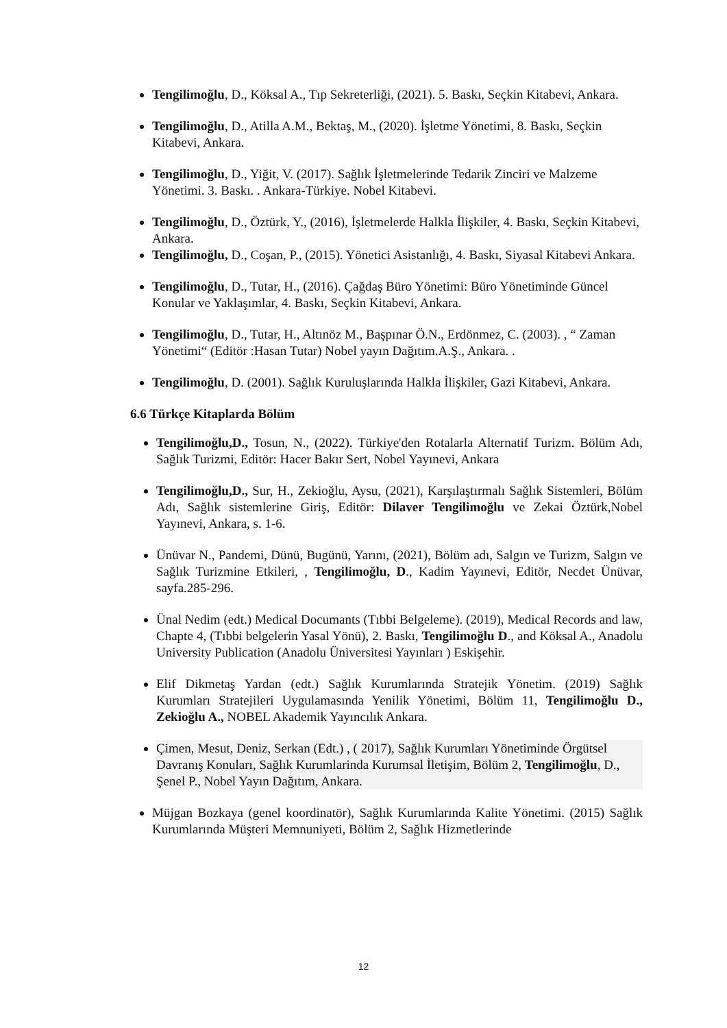Tengilimoğlu, D., Köksal A., Tıp Sekreterliği, (2021). 5. Baskı, Seçkin Kitabevi, Ankara.
Tengilimoğlu, D., Atilla A.M., Bektaş, M., (2020). İşletme Yönetimi, 8. Baskı, Seçkin Kitabevi, Ankara.
Tengilimoğlu, D., Yiğit, V. (2017). Sağlık İşletmelerinde Tedarik Zinciri ve Malzeme Yönetimi. 3. Baskı. . Ankara-Türkiye. Nobel Kitabevi.
Tengilimoğlu, D., Öztürk, Y., (2016), İşletmelerde Halkla İlişkiler, 4. Baskı, Seçkin Kitabevi, Ankara.
Tengilimoğlu, D., Coşan, P., (2015). Yönetici Asistanlığı, 4. Baskı, Siyasal Kitabevi Ankara.
Tengilimoğlu, D., Tutar, H., (2016). Çağdaş Büro Yönetimi: Büro Yönetiminde Güncel Konular ve Yaklaşımlar, 4. Baskı, Seçkin Kitabevi, Ankara.
Tengilimoğlu, D., Tutar, H., Altınöz M., Başpınar Ö.N., Erdönmez, C. (2003). , “ Zaman Yönetimi“ (Editör :Hasan Tutar) Nobel yayın Dağıtım.A.Ş., Ankara. .
Tengilimoğlu, D. (2001). Sağlık Kuruluşlarında Halkla İlişkiler, Gazi Kitabevi, Ankara.
6.6 Türkçe Kitaplarda Bölüm
Tengilimoğlu,D., Tosun, N., (2022). Türkiye'den Rotalarla Alternatif Turizm. Bölüm Adı, Sağlık Turizmi, Editör: Hacer Bakır Sert, Nobel Yayınevi, Ankara
Tengilimoğlu,D., Sur, H., Zekioğlu, Aysu, (2021), Karşılaştırmalı Sağlık Sistemleri, Bölüm Adı, Sağlık sistemlerine Giriş, Editör: Dilaver Tengilimoğlu ve Zekai Öztürk,Nobel Yayınevi, Ankara, s. 1-6.
Ünüvar N., Pandemi, Dünü, Bugünü, Yarını, (2021), Bölüm adı, Salgın ve Turizm, Salgın ve Sağlık Turizmine Etkileri, , Tengilimoğlu, D., Kadim Yayınevi, Editör, Necdet Ünüvar, sayfa.285-296.
Ünal Nedim (edt.) Medical Documants (Tıbbi Belgeleme). (2019), Medical Records and law, Chapte 4, (Tıbbi belgelerin Yasal Yönü), 2. Baskı, Tengilimoğlu D., and Köksal A., Anadolu University Publication (Anadolu Üniversitesi Yayınları ) Eskişehir.
Elif Dikmetaş Yardan (edt.) Sağlık Kurumlarında Stratejik Yönetim. (2019) Sağlık Kurumları Stratejileri Uygulamasında Yenilik Yönetimi, Bölüm 11, Tengilimoğlu D., Zekioğlu A., NOBEL Akademik Yayıncılık Ankara.
Çimen, Mesut, Deniz, Serkan (Edt.) , ( 2017), Sağlık Kurumları Yönetiminde Örgütsel Davranış Konuları, Sağlık Kurumlarinda Kurumsal İletişim, Bölüm 2, Tengilimoğlu, D., Şenel P., Nobel Yayın Dağıtım, Ankara.
Müjgan Bozkaya (genel koordinatör), Sağlık Kurumlarında Kalite Yönetimi. (2015) Sağlık Kurumlarında Müşteri Memnuniyeti, Bölüm 2, Sağlık Hizmetlerinde
12